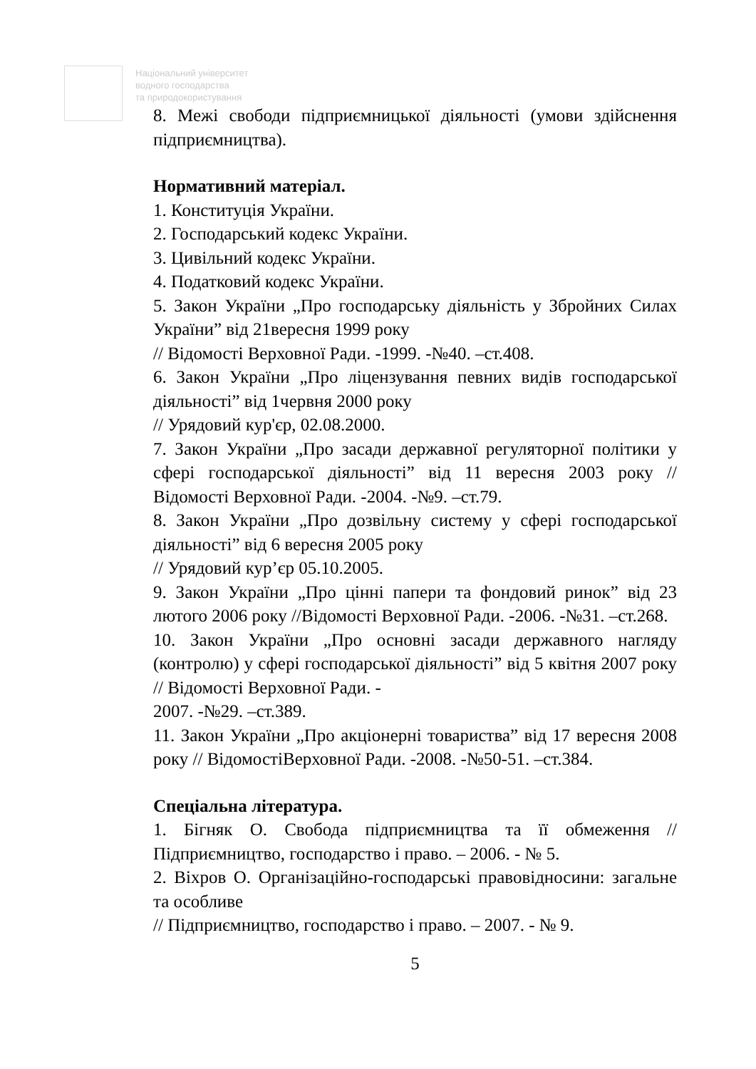Національний університет
водного господарства
та природокористування
8. Межі свободи підприємницької діяльності (умови здійснення підприємництва).
Нормативний матеріал.
1. Конституція України.
2. Господарський кодекс України.
3. Цивільний кодекс України.
4. Податковий кодекс України.
5. Закон України „Про господарську діяльність у Збройних Силах України” від 21вересня 1999 року
// Відомості Верховної Ради. -1999. -№40. –ст.408.
6. Закон України „Про ліцензування певних видів господарської діяльності” від 1червня 2000 року
// Урядовий кур'єр, 02.08.2000.
7. Закон України „Про засади державної регуляторної політики у сфері господарської діяльності” від 11 вересня 2003 року // Відомості Верховної Ради. -2004. -№9. –ст.79.
8. Закон України „Про дозвільну систему у сфері господарської діяльності” від 6 вересня 2005 року
// Урядовий кур’єр 05.10.2005.
9. Закон України „Про цінні папери та фондовий ринок” від 23 лютого 2006 року //Відомості Верховної Ради. -2006. -№31. –ст.268.
10. Закон України „Про основні засади державного нагляду (контролю) у сфері господарської діяльності” від 5 квітня 2007 року // Відомості Верховної Ради. -
2007. -№29. –ст.389.
11. Закон України „Про акціонерні товариства” від 17 вересня 2008 року // ВідомостіВерховної Ради. -2008. -№50-51. –ст.384.
Спеціальна література.
1. Бігняк О. Свобода підприємництва та її обмеження // Підприємництво, господарство і право. – 2006. - № 5.
2. Віхров О. Організаційно-господарські правовідносини: загальне та особливе
// Підприємництво, господарство і право. – 2007. - № 9.
5